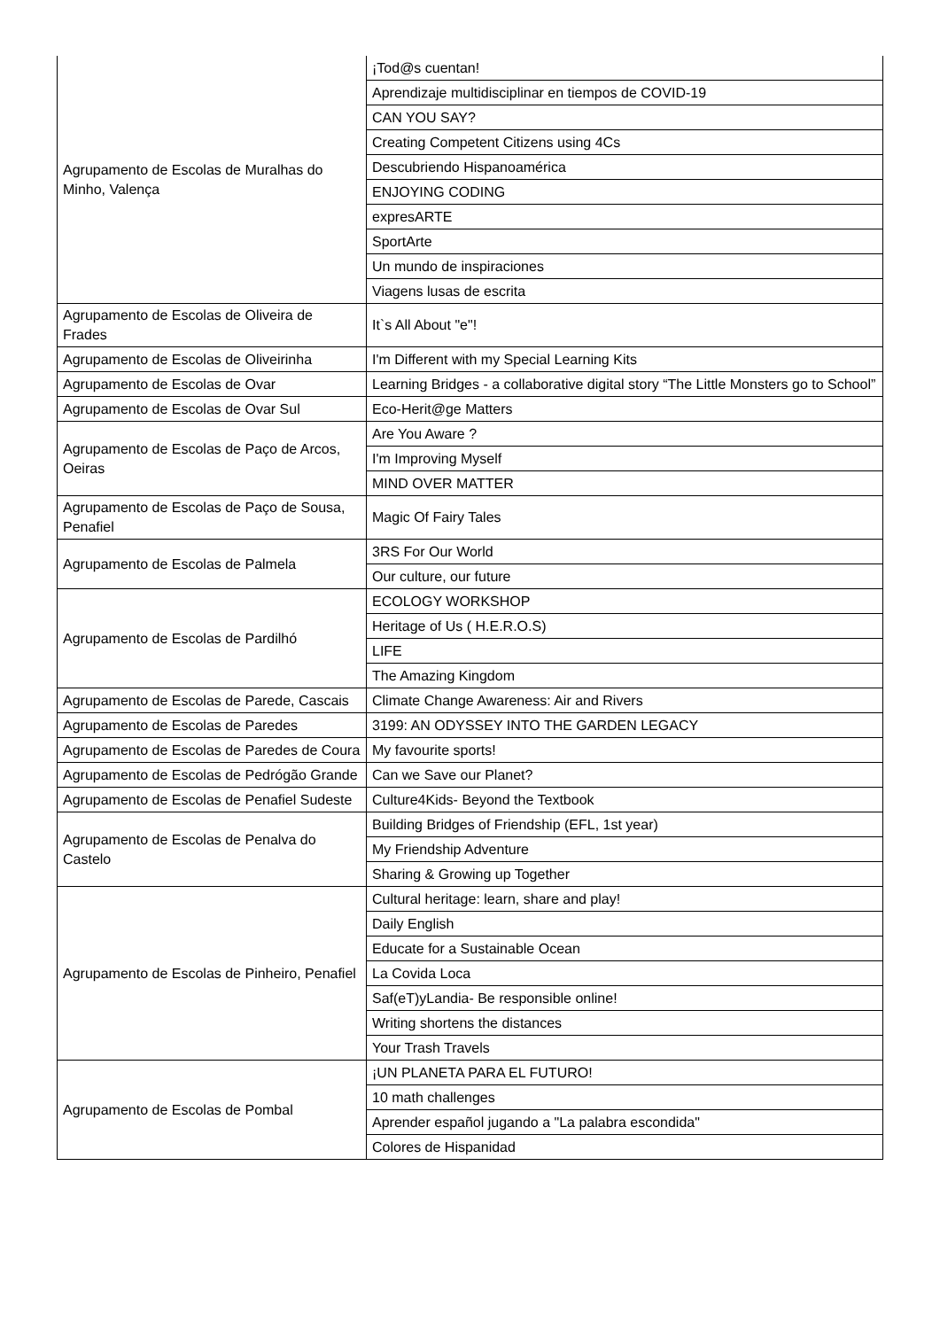| Agrupamento de Escolas de Muralhas do Minho, Valença | ¡Tod@s cuentan! |
| | Aprendizaje multidisciplinar en tiempos de COVID-19 |
| | CAN YOU SAY? |
| | Creating Competent Citizens using 4Cs |
| | Descubriendo Hispanoamérica |
| | ENJOYING CODING |
| | expresARTE |
| | SportArte |
| | Un mundo de inspiraciones |
| | Viagens lusas de escrita |
| Agrupamento de Escolas de Oliveira de Frades | It`s All About "e"! |
| Agrupamento de Escolas de Oliveirinha | I'm Different with my Special Learning Kits |
| Agrupamento de Escolas de Ovar | Learning Bridges - a collaborative digital story “The Little Monsters go to School” |
| Agrupamento de Escolas de Ovar Sul | Eco-Herit@ge Matters |
| Agrupamento de Escolas de Paço de Arcos, Oeiras | Are You Aware ? |
| | I'm Improving Myself |
| | MIND OVER MATTER |
| Agrupamento de Escolas de Paço de Sousa, Penafiel | Magic Of Fairy Tales |
| Agrupamento de Escolas de Palmela | 3RS For Our World |
| | Our culture, our future |
| Agrupamento de Escolas de Pardilhó | ECOLOGY WORKSHOP |
| | Heritage of Us ( H.E.R.O.S) |
| | LIFE |
| | The Amazing Kingdom |
| Agrupamento de Escolas de Parede, Cascais | Climate Change Awareness: Air and Rivers |
| Agrupamento de Escolas de Paredes | 3199: AN ODYSSEY INTO THE GARDEN LEGACY |
| Agrupamento de Escolas de Paredes de Coura | My favourite sports! |
| Agrupamento de Escolas de Pedrógão Grande | Can we Save our Planet? |
| Agrupamento de Escolas de Penafiel Sudeste | Culture4Kids- Beyond the Textbook |
| Agrupamento de Escolas de Penalva do Castelo | Building Bridges of Friendship (EFL, 1st year) |
| | My Friendship Adventure |
| | Sharing & Growing up Together |
| Agrupamento de Escolas de Pinheiro, Penafiel | Cultural heritage: learn, share and play! |
| | Daily English |
| | Educate for a Sustainable Ocean |
| | La Covida Loca |
| | Saf(eT)yLandia- Be responsible online! |
| | Writing shortens the distances |
| | Your Trash Travels |
| Agrupamento de Escolas de Pombal | ¡UN PLANETA PARA EL FUTURO! |
| | 10 math challenges |
| | Aprender español jugando a "La palabra escondida" |
| | Colores de Hispanidad |